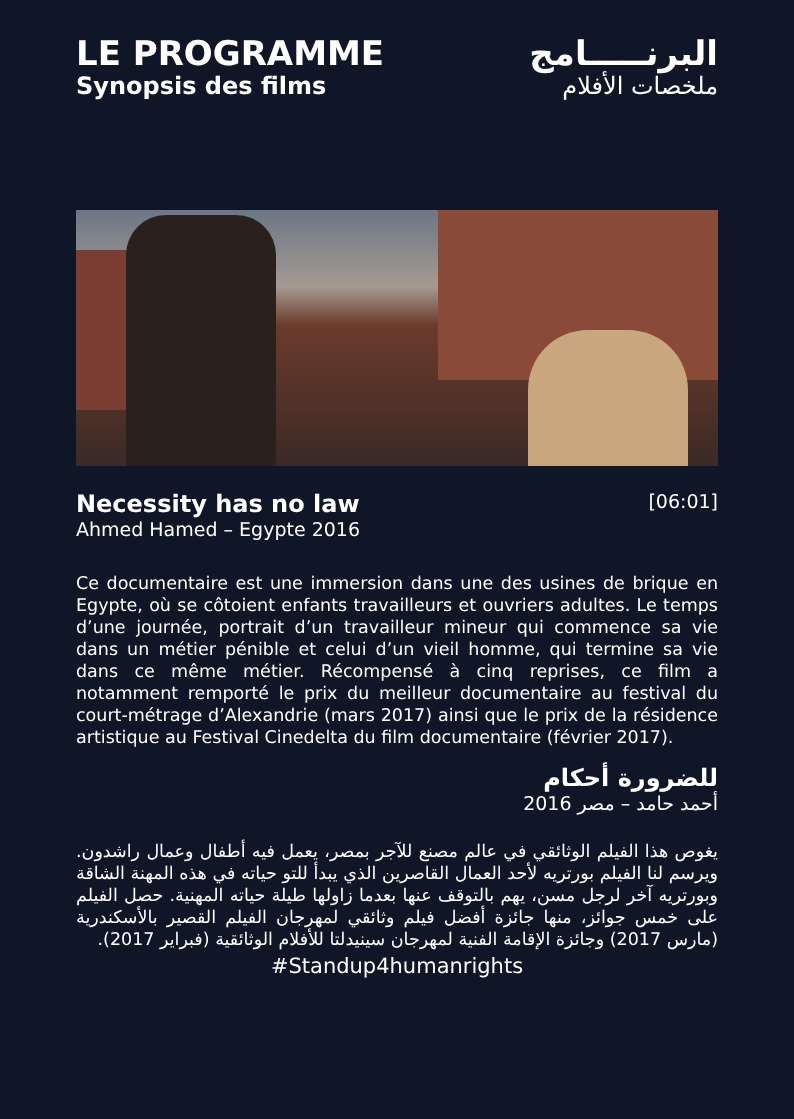LE PROGRAMME
Synopsis des films
البرنـــــامج
ملخصات الأفلام
Necessity has no law
[06:01]
Ahmed Hamed – Egypte 2016
Ce documentaire est une immersion dans une des usines de brique en Egypte, où se côtoient enfants travailleurs et ouvriers adultes. Le temps d’une journée, portrait d’un travailleur mineur qui commence sa vie dans un métier pénible et celui d’un vieil homme, qui termine sa vie dans ce même métier. Récompensé à cinq reprises, ce film a notamment remporté le prix du meilleur documentaire au festival du court-métrage d’Alexandrie (mars 2017) ainsi que le prix de la résidence artistique au Festival Cinedelta du film documentaire (février 2017).
للضرورة أحكام
أحمد حامد – مصر 2016
يغوص هذا الفيلم الوثائقي في عالم مصنع للآجر بمصر، يعمل فيه أطفال وعمال راشدون. ويرسم لنا الفيلم بورتريه لأحد العمال القاصرين الذي يبدأ للتو حياته في هذه المهنة الشاقة وبورتريه آخر لرجل مسن، يهم بالتوقف عنها بعدما زاولها طيلة حياته المهنية. حصل الفيلم على خمس جوائز، منها جائزة أفضل فيلم وثائقي لمهرجان الفيلم القصير بالأسكندرية (مارس 2017) وجائزة الإقامة الفنية لمهرجان سينيدلتا للأفلام الوثائقية (فبراير 2017).
#Standup4humanrights